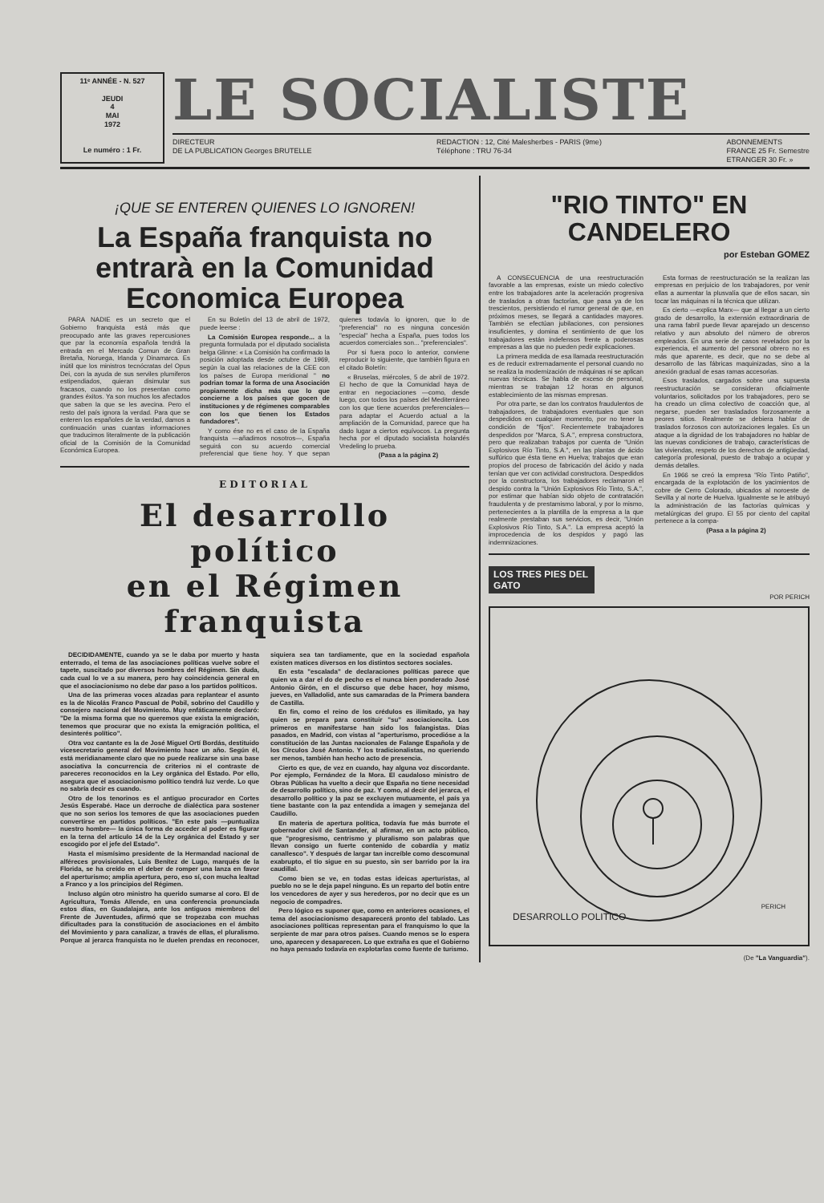11ᵉ ANNÉE - N. 527
JEUDI
4
MAI
1972
Le numéro : 1 Fr.
LE SOCIALISTE
DIRECTEUR
DE LA PUBLICATION Georges BRUTELLE REDACTION : 12, Cité Malesherbes - PARIS (9me)
Téléphone : TRU 76-34 ABONNEMENTS
FRANCE 25 Fr. Semestre
ETRANGER 30 Fr. »
¡QUE SE ENTEREN QUIENES LO IGNOREN!
La España franquista no entrarà en la Comunidad Economica Europea
PARA NADIE es un secreto que el Gobierno franquista está más que preocupado ante las graves repercusiones que par la economía española tendrá la entrada en el Mercado Comun de Gran Bretaña, Noruega, Irlanda y Dinamarca. Es inútil que los ministros tecnócratas del Opus Dei, con la ayuda de sus serviles plumiferos estipendiados, quieran disimular sus fracasos, cuando no los presentan como grandes éxitos. Ya son muchos los afectados que saben la que se les avecina. Pero el resto del país ignora la verdad. Para que se enteren los españoles de la verdad, damos a continuación unas cuantas informaciones que traducimos literalmente de la publicación oficial de la Comisión de la Comunidad Económica Europea.
En su Boletín del 13 de abril de 1972, puede leerse :
La Comisión Europea responde... a la pregunta formulada por el diputado socialista belga Glinne: « La Comisión ha confirmado la posición adoptada desde octubre de 1969, según la cual las relaciones de la CEE con los países de Europa meridional " no podrian tomar la forma de una Asociación propiamente dicha más que lo que concierne a los países que gocen de instituciones y de régimenes comparables con los que tienen los Estados fundadores".
Y como ése no es el caso de la España franquista —añadimos nosotros—, España seguirá con su acuerdo comercial preferencial que tiene hoy. Y que sepan quienes todavía lo ignoren, que lo de "preferencial" no es ninguna concesión "especial" hecha a España, pues todos los acuerdos comerciales son... "preferenciales".
Por si fuera poco lo anterior, conviene reproducir lo siguiente, que también figura en el citado Boletín:
« Bruselas, miércoles, 5 de abril de 1972. El hecho de que la Comunidad haya de entrar en negociaciones —como, desde luego, con todos los países del Mediterráneo con los que tiene acuerdos preferenciales— para adaptar el Acuerdo actual a la ampliación de la Comunidad, parece que ha dado lugar a ciertos equívocos. La pregunta hecha por el diputado socialista holandés Vredeling lo prueba.
(Pasa a la página 2)
EDITORIAL
El desarrollo político
en el Régimen franquista
DECIDIDAMENTE, cuando ya se le daba por muerto y hasta enterrado, el tema de las asociaciones políticas vuelve sobre el tapete, suscitado por diversos hombres del Régimen. Sin duda, cada cual lo ve a su manera, pero hay coincidencia general en que el asociacionismo no debe dar paso a los partidos políticos.
Una de las primeras voces alzadas para replantear el asunto es la de Nicolás Franco Pascual de Pobil, sobrino del Caudillo y consejero nacional del Movimiento. Muy enfáticamente declaró: "De la misma forma que no queremos que exista la emigración, tenemos que procurar que no exista la emigración política, el desinterés político".
Otra voz cantante es la de José Miguel Ortí Bordás, destituido vicesecretario general del Movimiento hace un año. Según él, está meridianamente claro que no puede realizarse sin una base asociativa la concurrencia de criterios ni el contraste de pareceres reconocidos en la Ley orgánica del Estado. Por ello, asegura que el asociacionismo político tendrá luz verde. Lo que no sabría decir es cuando.
Otro de los tenorinos es el antiguo procurador en Cortes Jesús Esperabé. Hace un derroche de dialéctica para sostener que no son serios los temores de que las asociaciones pueden convertirse en partidos políticos. "En este país —puntualiza nuestro hombre— la única forma de acceder al poder es figurar en la terna del artículo 14 de la Ley orgánica del Estado y ser escogido por el jefe del Estado".
Hasta el mismísimo presidente de la Hermandad nacional de alféreces provisionales, Luis Benítez de Lugo, marqués de la Florida, se ha creído en el deber de romper una lanza en favor del aperturismo; amplia apertura, pero, eso sí, con mucha lealtad a Franco y a los principios del Régimen.
Incluso algún otro ministro ha querido sumarse al coro. El de Agricultura, Tomás Allende, en una conferencia pronunciada estos días, en Guadalajara, ante los antiguos miembros del Frente de Juventudes, afirmó que se tropezaba con muchas dificultades para la constitución de asociaciones en el ámbito del Movimiento y para canalizar, a través de ellas, el pluralismo. Porque al jerarca franquista no le duelen prendas en reconocer, siquiera sea tan tardiamente, que en la sociedad española existen matices diversos en los distintos sectores sociales.
En esta "escalada" de declaraciones políticas parece que quien va a dar el do de pecho es el nunca bien ponderado José Antonio Girón, en el discurso que debe hacer, hoy mismo, jueves, en Valladolid, ante sus camaradas de la Primera bandera de Castilla.
En fin, como el reino de los crédulos es ilimitado, ya hay quien se prepara para constituir "su" asociacioncita. Los primeros en manifestarse han sido los falangistas. Días pasados, en Madrid, con vistas al "aperturismo, procedióse a la constitución de las Juntas nacionales de Falange Española y de los Círculos José Antonio. Y los tradicionalistas, no queriendo ser menos, también han hecho acto de presencia.
Cierto es que, de vez en cuando, hay alguna voz discordante. Por ejemplo, Fernández de la Mora. El caudaloso ministro de Obras Públicas ha vuelto a decir que España no tiene necesidad de desarrollo político, sino de paz. Y como, al decir del jerarca, el desarrollo político y la paz se excluyen mutuamente, el país ya tiene bastante con la paz entendida a imagen y semejanza del Caudillo.
En materia de apertura política, todavía fue más burrote el gobernador civil de Santander, al afirmar, en un acto público, que "progresismo, centrismo y pluralismo son palabras que llevan consigo un fuerte contenido de cobardía y matiz canallesco". Y después de largar tan increíble como descomunal exabrupto, el tío sigue en su puesto, sin ser barrido por la ira caudillal.
Como bien se ve, en todas estas ideicas aperturistas, al pueblo no se le deja papel ninguno. Es un reparto del botín entre los vencedores de ayer y sus herederos, por no decir que es un negocio de compadres.
Pero lógico es suponer que, como en anteriores ocasiones, el tema del asociacionismo desaparecerá pronto del tablado. Las asociaciones políticas representan para el franquismo lo que la serpiente de mar para otros países. Cuando menos se lo espera uno, aparecen y desaparecen. Lo que extraña es que el Gobierno no haya pensado todavía en explotarlas como fuente de turismo.
"RIO TINTO" EN CANDELERO
por Esteban GOMEZ
A CONSECUENCIA de una reestructuración favorable a las empresas, existe un miedo colectivo entre los trabajadores ante la aceleración progresiva de traslados a otras factorías, que pasa ya de los trescientos, persistiendo el rumor general de que, en próximos meses, se llegará a cantidades mayores. También se efectúan jubilaciones, con pensiones insuficientes, y domina el sentimiento de que los trabajadores están indefensos frente a poderosas empresas a las que no pueden pedir explicaciones.
La primera medida de esa llamada reestructuración es de reducir extremadamente el personal cuando no se realiza la modernización de máquinas ni se aplican nuevas técnicas. Se habla de exceso de personal, mientras se trabajan 12 horas en algunos establecimiento de las mismas empresas.
Por otra parte, se dan los contratos fraudulentos de trabajadores, de trabajadores eventuales que son despedidos en cualquier momento, por no tener la condición de "fijos". Recientemete trabajadores despedidos por "Marca, S.A.", empresa constructora, pero que realizaban trabajos por cuenta de "Unión Explosivos Río Tinto, S.A.", en las plantas de ácido sulfúrico que ésta tiene en Huelva; trabajos que eran propios del proceso de fabricación del ácido y nada tenían que ver con actividad constructora. Despedidos por la constructora, los trabajadores reclamaron el despido contra la "Unión Explosivos Río Tinto, S.A.", por estimar que habían sido objeto de contratación fraudulenta y de prestamismo laboral, y por lo mismo, pertenecientes a la plantilla de la empresa a la que realmente prestaban sus servicios, es decir, "Unión Explosivos Río Tinto, S.A.". La empresa aceptó la improcedencia de los despidos y pagó las indemnizaciones.
Esta formas de reestructuración se la realizan las empresas en perjuicio de los trabajadores, por venir ellas a aumentar la plusvalía que de ellos sacan, sin tocar las máquinas ni la técnica que utilizan.
Es cierto —explica Marx— que al llegar a un cierto grado de desarrollo, la extensión extraordinaria de una rama fabril puede llevar aparejado un descenso relativo y aun absoluto del número de obreros empleados. En una serie de casos revelados por la experiencia, el aumento del personal obrero no es más que aparente, es decir, que no se debe al desarrollo de las fábricas maquinizadas, sino a la anexión gradual de esas ramas accesorias.
Esos traslados, cargados sobre una supuesta reestructuración se consideran oficialmente voluntarios, solicitados por los trabajadores, pero se ha creado un clima colectivo de coacción que, al negarse, pueden ser trasladados forzosamente a peores sitios. Realmente se debiera hablar de traslados forzosos con autorizaciones legales. Es un ataque a la dignidad de los trabajadores no hablar de las nuevas condiciones de trabajo, características de las viviendas, respeto de los derechos de antigüedad, categoría profesional, puesto de trabajo a ocupar y demás detalles.
En 1966 se creó la empresa "Río Tinto Patiño", encargada de la explotación de los yacimientos de cobre de Cerro Colorado, ubicados al noroeste de Sevilla y al norte de Huelva. Igualmente se le atribuyó la administración de las factorías químicas y metalúrgicas del grupo. El 55 por ciento del capital pertenece a la compa-
(Pasa a la página 2)
LOS TRES PIES DEL GATO
POR PERICH
PERICH
DESARROLLO POLITICO
(De "La Vanguardia").